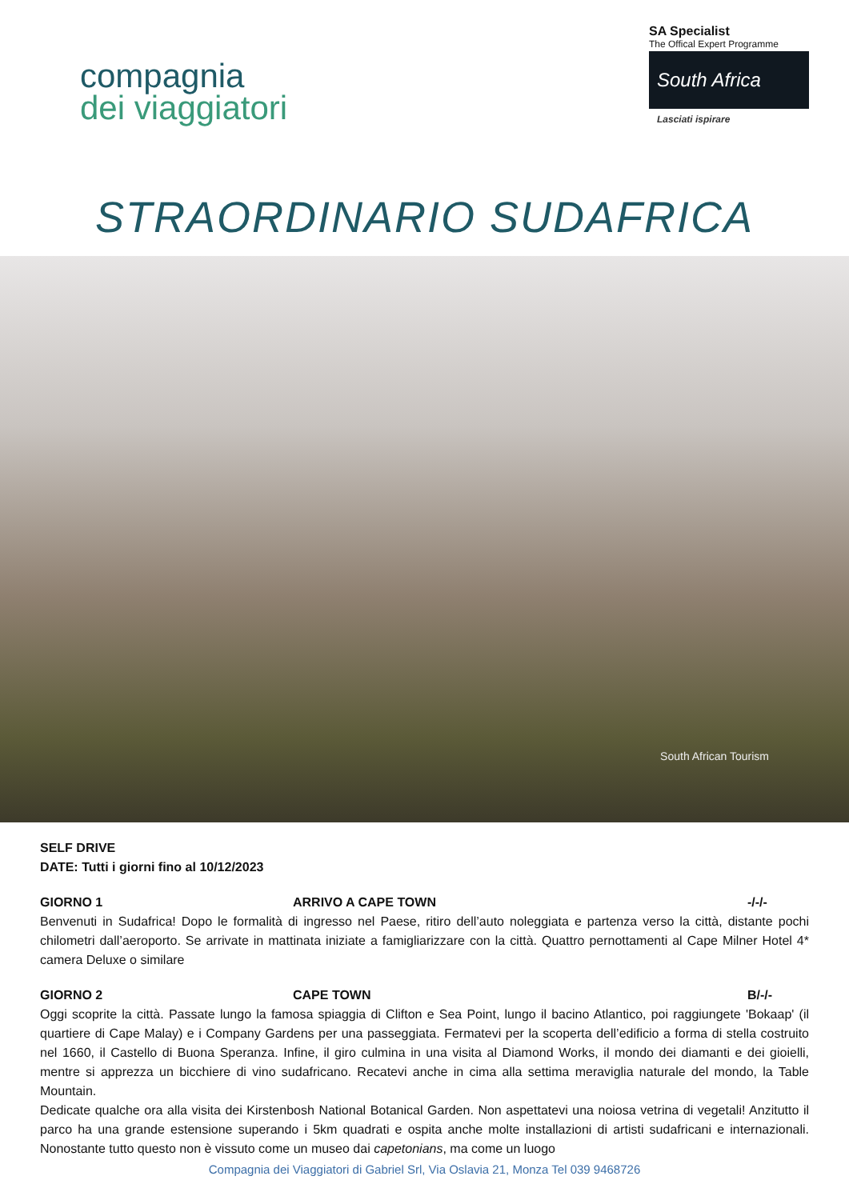compagnia
dei viaggiatori
SA Specialist
The Offical Expert Programme
South Africa
Lasciati ispirare
STRAORDINARIO SUDAFRICA
South African Tourism
SELF DRIVE
DATE: Tutti i giorni fino al 10/12/2023
GIORNO 1 ARRIVO A CAPE TOWN -/-/-
Benvenuti in Sudafrica! Dopo le formalità di ingresso nel Paese, ritiro dell’auto noleggiata e partenza verso la città, distante pochi chilometri dall’aeroporto. Se arrivate in mattinata iniziate a famigliarizzare con la città. Quattro pernottamenti al Cape Milner Hotel 4* camera Deluxe o similare
GIORNO 2 CAPE TOWN B/-/-
Oggi scoprite la città. Passate lungo la famosa spiaggia di Clifton e Sea Point, lungo il bacino Atlantico, poi raggiungete 'Bokaap' (il quartiere di Cape Malay) e i Company Gardens per una passeggiata. Fermatevi per la scoperta dell’edificio a forma di stella costruito nel 1660, il Castello di Buona Speranza. Infine, il giro culmina in una visita al Diamond Works, il mondo dei diamanti e dei gioielli, mentre si apprezza un bicchiere di vino sudafricano. Recatevi anche in cima alla settima meraviglia naturale del mondo, la Table Mountain.
Dedicate qualche ora alla visita dei Kirstenbosh National Botanical Garden. Non aspettatevi una noiosa vetrina di vegetali! Anzitutto il parco ha una grande estensione superando i 5km quadrati e ospita anche molte installazioni di artisti sudafricani e internazionali. Nonostante tutto questo non è vissuto come un museo dai capetonians, ma come un luogo
Compagnia dei Viaggiatori di Gabriel Srl, Via Oslavia 21, Monza Tel 039 9468726